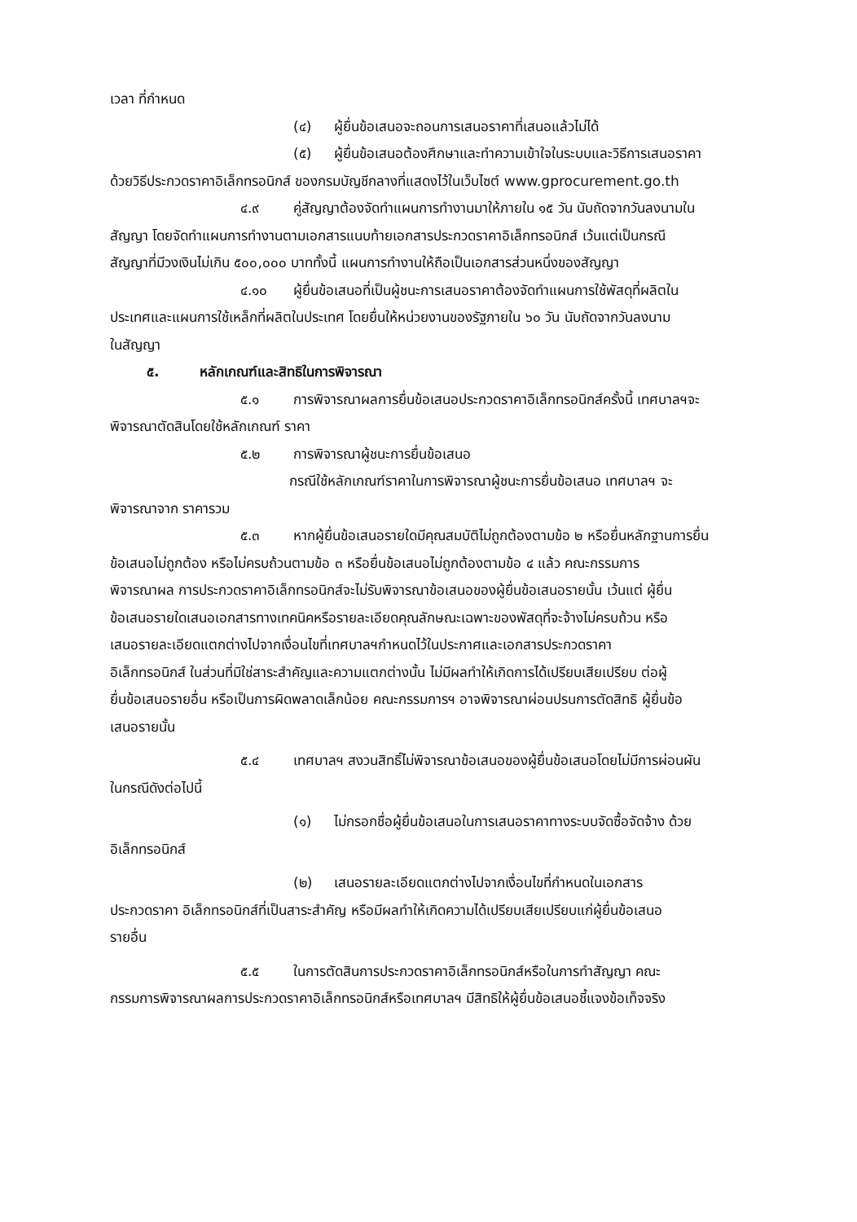เวลา ที่กำหนด
(๔) ผู้ยื่นข้อเสนอจะถอนการเสนอราคาที่เสนอแล้วไม่ได้
(๕) ผู้ยื่นข้อเสนอต้องศึกษาและทำความเข้าใจในระบบและวิธีการเสนอราคา
ด้วยวิธีประกวดราคาอิเล็กทรอนิกส์ ของกรมบัญชีกลางที่แสดงไว้ในเว็บไซต์ www.gprocurement.go.th
๔.๙ คู่สัญญาต้องจัดทำแผนการทำงานมาให้ภายใน ๑๕ วัน นับถัดจากวันลงนามใน
สัญญา โดยจัดทำแผนการทำงานตามเอกสารแนบท้ายเอกสารประกวดราคาอิเล็กทรอนิกส์ เว้นแต่เป็นกรณี
สัญญาที่มีวงเงินไม่เกิน ๕๐๐,๐๐๐ บาททั้งนี้ แผนการทำงานให้ถือเป็นเอกสารส่วนหนึ่งของสัญญา
๔.๑๐ ผู้ยื่นข้อเสนอที่เป็นผู้ชนะการเสนอราคาต้องจัดทำแผนการใช้พัสดุที่ผลิตใน
ประเทศและแผนการใช้เหล็กที่ผลิตในประเทศ โดยยื่นให้หน่วยงานของรัฐภายใน ๖๐ วัน นับถัดจากวันลงนาม
ในสัญญา
๕. หลักเกณฑ์และสิทธิในการพิจารณา
๕.๑ การพิจารณาผลการยื่นข้อเสนอประกวดราคาอิเล็กทรอนิกส์ครั้งนี้ เทศบาลฯจะ
พิจารณาตัดสินโดยใช้หลักเกณฑ์ ราคา
๕.๒ การพิจารณาผู้ชนะการยื่นข้อเสนอ
กรณีใช้หลักเกณฑ์ราคาในการพิจารณาผู้ชนะการยื่นข้อเสนอ เทศบาลฯ จะ
พิจารณาจาก ราคารวม
๕.๓ หากผู้ยื่นข้อเสนอรายใดมีคุณสมบัติไม่ถูกต้องตามข้อ ๒ หรือยื่นหลักฐานการยื่น
ข้อเสนอไม่ถูกต้อง หรือไม่ครบถ้วนตามข้อ ๓ หรือยื่นข้อเสนอไม่ถูกต้องตามข้อ ๔ แล้ว คณะกรรมการ
พิจารณาผล การประกวดราคาอิเล็กทรอนิกส์จะไม่รับพิจารณาข้อเสนอของผู้ยื่นข้อเสนอรายนั้น เว้นแต่ ผู้ยื่น
ข้อเสนอรายใดเสนอเอกสารทางเทคนิคหรือรายละเอียดคุณลักษณะเฉพาะของพัสดุที่จะจ้างไม่ครบถ้วน หรือ
เสนอรายละเอียดแตกต่างไปจากเงื่อนไขที่เทศบาลฯกำหนดไว้ในประกาศและเอกสารประกวดราคา
อิเล็กทรอนิกส์ ในส่วนที่มิใช่สาระสำคัญและความแตกต่างนั้น ไม่มีผลทำให้เกิดการได้เปรียบเสียเปรียบ ต่อผู้
ยื่นข้อเสนอรายอื่น หรือเป็นการผิดพลาดเล็กน้อย คณะกรรมการฯ อาจพิจารณาผ่อนปรนการตัดสิทธิ ผู้ยื่นข้อ
เสนอรายนั้น
๕.๔ เทศบาลฯ สงวนสิทธิ์ไม่พิจารณาข้อเสนอของผู้ยื่นข้อเสนอโดยไม่มีการผ่อนผัน
ในกรณีดังต่อไปนี้
(๑) ไม่กรอกชื่อผู้ยื่นข้อเสนอในการเสนอราคาทางระบบจัดซื้อจัดจ้าง ด้วย
อิเล็กทรอนิกส์
(๒) เสนอรายละเอียดแตกต่างไปจากเงื่อนไขที่กำหนดในเอกสาร
ประกวดราคา อิเล็กทรอนิกส์ที่เป็นสาระสำคัญ หรือมีผลทำให้เกิดความได้เปรียบเสียเปรียบแก่ผู้ยื่นข้อเสนอ
รายอื่น
๕.๕ ในการตัดสินการประกวดราคาอิเล็กทรอนิกส์หรือในการทำสัญญา คณะ
กรรมการพิจารณาผลการประกวดราคาอิเล็กทรอนิกส์หรือเทศบาลฯ มีสิทธิให้ผู้ยื่นข้อเสนอชี้แจงข้อเท็จจริง